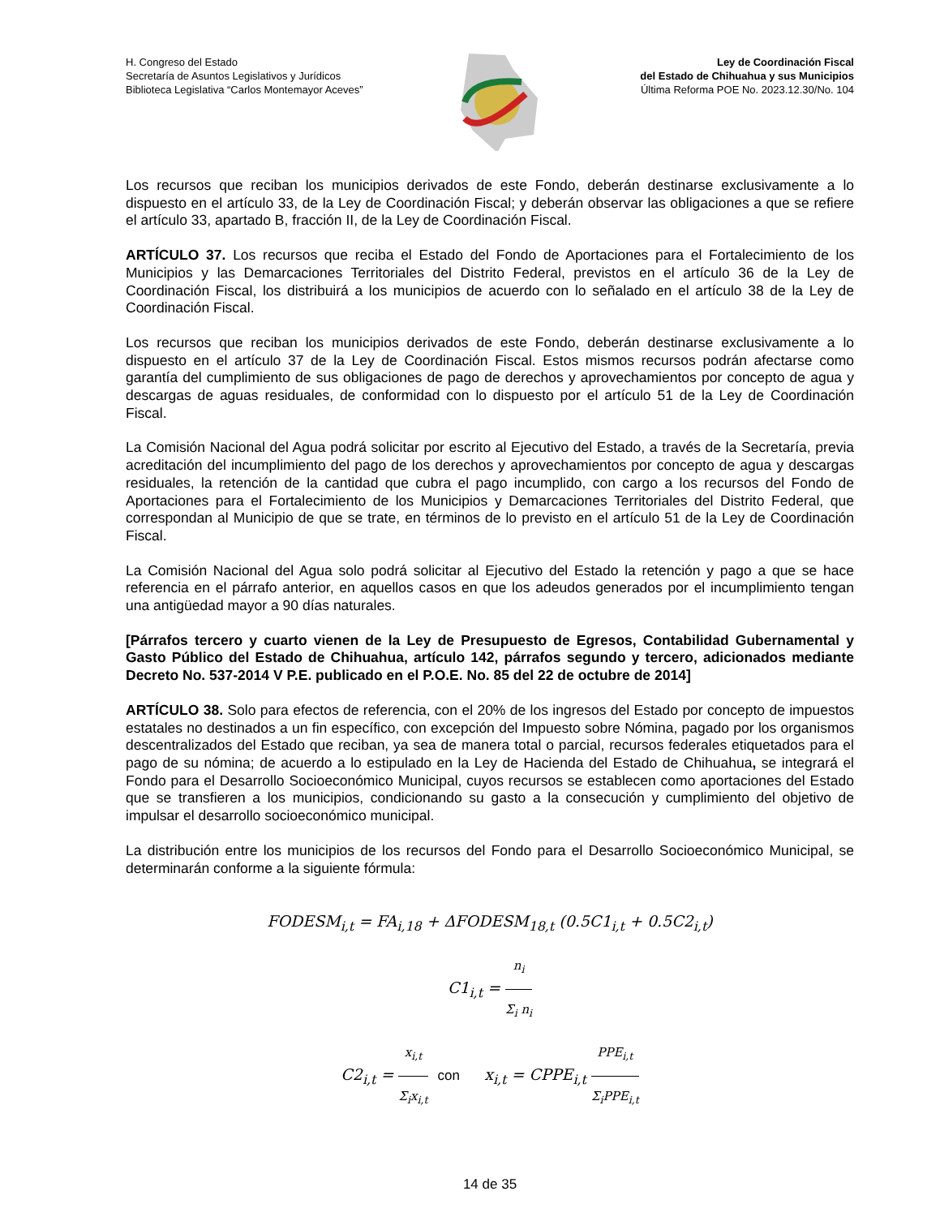H. Congreso del Estado
Secretaría de Asuntos Legislativos y Jurídicos
Biblioteca Legislativa “Carlos Montemayor Aceves”
Ley de Coordinación Fiscal
del Estado de Chihuahua y sus Municipios
Última Reforma POE No. 2023.12.30/No. 104
Los recursos que reciban los municipios derivados de este Fondo, deberán destinarse exclusivamente a lo dispuesto en el artículo 33, de la Ley de Coordinación Fiscal; y deberán observar las obligaciones a que se refiere el artículo 33, apartado B, fracción II, de la Ley de Coordinación Fiscal.
ARTÍCULO 37. Los recursos que reciba el Estado del Fondo de Aportaciones para el Fortalecimiento de los Municipios y las Demarcaciones Territoriales del Distrito Federal, previstos en el artículo 36 de la Ley de Coordinación Fiscal, los distribuirá a los municipios de acuerdo con lo señalado en el artículo 38 de la Ley de Coordinación Fiscal.
Los recursos que reciban los municipios derivados de este Fondo, deberán destinarse exclusivamente a lo dispuesto en el artículo 37 de la Ley de Coordinación Fiscal. Estos mismos recursos podrán afectarse como garantía del cumplimiento de sus obligaciones de pago de derechos y aprovechamientos por concepto de agua y descargas de aguas residuales, de conformidad con lo dispuesto por el artículo 51 de la Ley de Coordinación Fiscal.
La Comisión Nacional del Agua podrá solicitar por escrito al Ejecutivo del Estado, a través de la Secretaría, previa acreditación del incumplimiento del pago de los derechos y aprovechamientos por concepto de agua y descargas residuales, la retención de la cantidad que cubra el pago incumplido, con cargo a los recursos del Fondo de Aportaciones para el Fortalecimiento de los Municipios y Demarcaciones Territoriales del Distrito Federal, que correspondan al Municipio de que se trate, en términos de lo previsto en el artículo 51 de la Ley de Coordinación Fiscal.
La Comisión Nacional del Agua solo podrá solicitar al Ejecutivo del Estado la retención y pago a que se hace referencia en el párrafo anterior, en aquellos casos en que los adeudos generados por el incumplimiento tengan una antigüedad mayor a 90 días naturales.
[Párrafos tercero y cuarto vienen de la Ley de Presupuesto de Egresos, Contabilidad Gubernamental y Gasto Público del Estado de Chihuahua, artículo 142, párrafos segundo y tercero, adicionados mediante Decreto No. 537-2014 V P.E. publicado en el P.O.E. No. 85 del 22 de octubre de 2014]
ARTÍCULO 38. Solo para efectos de referencia, con el 20% de los ingresos del Estado por concepto de impuestos estatales no destinados a un fin específico, con excepción del Impuesto sobre Nómina, pagado por los organismos descentralizados del Estado que reciban, ya sea de manera total o parcial, recursos federales etiquetados para el pago de su nómina; de acuerdo a lo estipulado en la Ley de Hacienda del Estado de Chihuahua, se integrará el Fondo para el Desarrollo Socioeconómico Municipal, cuyos recursos se establecen como aportaciones del Estado que se transfieren a los municipios, condicionando su gasto a la consecución y cumplimiento del objetivo de impulsar el desarrollo socioeconómico municipal.
La distribución entre los municipios de los recursos del Fondo para el Desarrollo Socioeconómico Municipal, se determinarán conforme a la siguiente fórmula:
FODESM<sub>i,t</sub> = FA<sub>i,18</sub> + ΔFODESM<sub>18,t</sub> (0.5C1<sub>i,t</sub> + 0.5C2<sub>i,t</sub>)
C1<sub>i,t</sub> = n<sub>i</sub> Σ<sub>i</sub> n<sub>i</sub>
C2<sub>i,t</sub> = x<sub>i,t</sub> Σ<sub>i</sub>x<sub>i,t</sub> con x<sub>i,t</sub> = CPPE<sub>i,t</sub> PPE<sub>i,t</sub> Σ<sub>i</sub>PPE<sub>i,t</sub>
14 de 35